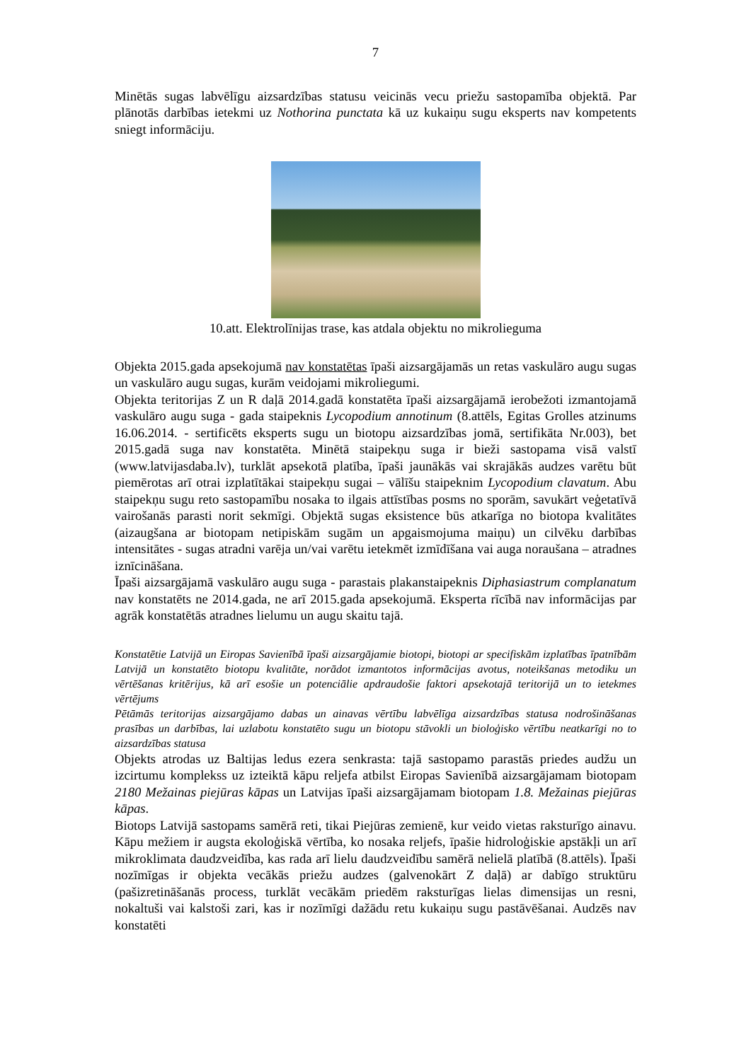7
Minētās sugas labvēlīgu aizsardzības statusu veicinās vecu priežu sastopamība objektā. Par plānotās darbības ietekmi uz Nothorina punctata kā uz kukaiņu sugu eksperts nav kompetents sniegt informāciju.
10.att. Elektrolīnijas trase, kas atdala objektu no mikrolieguma
Objekta 2015.gada apsekojumā nav konstatētas īpaši aizsargājamās un retas vaskulāro augu sugas un vaskulāro augu sugas, kurām veidojami mikroliegumi.
Objekta teritorijas Z un R daļā 2014.gadā konstatēta īpaši aizsargājamā ierobežoti izmantojamā vaskulāro augu suga - gada staipeknis Lycopodium annotinum (8.attēls, Egitas Grolles atzinums 16.06.2014. - sertificēts eksperts sugu un biotopu aizsardzības jomā, sertifikāta Nr.003), bet 2015.gadā suga nav konstatēta. Minētā staipekņu suga ir bieži sastopama visā valstī (www.latvijasdaba.lv), turklāt apsekotā platība, īpaši jaunākās vai skrajākās audzes varētu būt piemērotas arī otrai izplatītākai staipekņu sugai – vālīšu staipeknim Lycopodium clavatum. Abu staipekņu sugu reto sastopamību nosaka to ilgais attīstības posms no sporām, savukārt veģetatīvā vairošanās parasti norit sekmīgi. Objektā sugas eksistence būs atkarīga no biotopa kvalitātes (aizaugšana ar biotopam netipiskām sugām un apgaismojuma maiņu) un cilvēku darbības intensitātes - sugas atradni varēja un/vai varētu ietekmēt izmīdīšana vai auga noraušana – atradnes iznīcināšana.
Īpaši aizsargājamā vaskulāro augu suga - parastais plakanstaipeknis Diphasiastrum complanatum nav konstatēts ne 2014.gada, ne arī 2015.gada apsekojumā. Eksperta rīcībā nav informācijas par agrāk konstatētās atradnes lielumu un augu skaitu tajā.
Konstatētie Latvijā un Eiropas Savienībā īpaši aizsargājamie biotopi, biotopi ar specifiskām izplatības īpatnībām Latvijā un konstatēto biotopu kvalitāte, norādot izmantotos informācijas avotus, noteikšanas metodiku un vērtēšanas kritērijus, kā arī esošie un potenciālie apdraudošie faktori apsekotajā teritorijā un to ietekmes vērtējums
Pētāmās teritorijas aizsargājamo dabas un ainavas vērtību labvēlīga aizsardzības statusa nodrošināšanas prasības un darbības, lai uzlabotu konstatēto sugu un biotopu stāvokli un bioloģisko vērtību neatkarīgi no to aizsardzības statusa
Objekts atrodas uz Baltijas ledus ezera senkrasta: tajā sastopamo parastās priedes audžu un izcirtumu komplekss uz izteiktā kāpu reljefa atbilst Eiropas Savienībā aizsargājamam biotopam 2180 Mežainas piejūras kāpas un Latvijas īpaši aizsargājamam biotopam 1.8. Mežainas piejūras kāpas.
Biotops Latvijā sastopams samērā reti, tikai Piejūras zemienē, kur veido vietas raksturīgo ainavu. Kāpu mežiem ir augsta ekoloģiskā vērtība, ko nosaka reljefs, īpašie hidroloģiskie apstākļi un arī mikroklimata daudzveidība, kas rada arī lielu daudzveidību samērā nelielā platībā (8.attēls). Īpaši nozīmīgas ir objekta vecākās priežu audzes (galvenokārt Z daļā) ar dabīgo struktūru (pašizretināšanās process, turklāt vecākām priedēm raksturīgas lielas dimensijas un resni, nokaltuši vai kalstoši zari, kas ir nozīmīgi dažādu retu kukaiņu sugu pastāvēšanai. Audzēs nav konstatēti